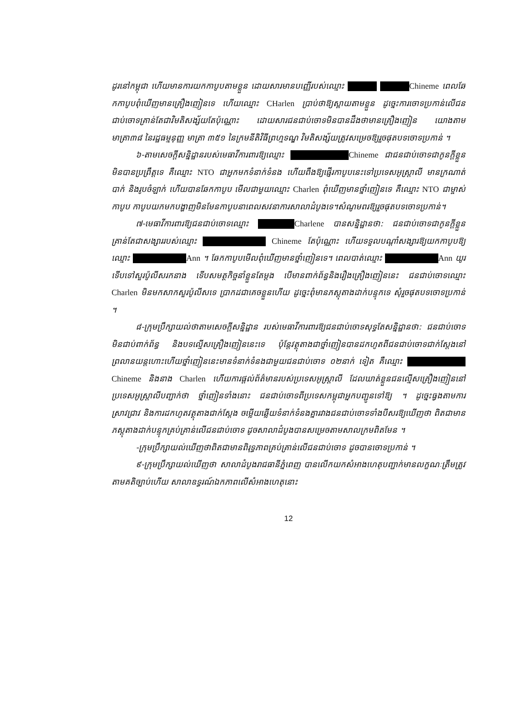ដូរនៅកម្ពុជា ហើយមានការយកកាបូបតាមខ្លួន ដោយសារមានបញ្ញើរបស់ឈ្មោះ Chineme ពេលឆែកកាបូបពុំឃើញមានគ្រឿងញៀនទេ ហើយឈ្មោះ CHarlen ប្រាប់ថាឱ្យស្ពាយតាមខ្លួន ដូច្នេះការចោទប្រកាន់លើជនជាប់ចោទគ្រាន់តែជាវិមតិសង្ស័យតែប៉ុណ្ណោះ ដោយសារជនជាប់ចោទមិនបានដឹងថាមានគ្រឿងញៀន យោងតាមមាត្រា៣៨ នៃរដ្ឋធម្មនុញ្ញ មាត្រា ៣៥១ នៃក្រមនីតិវិធីព្រហ្មទណ្ឌ វិមតិសង្ស័យត្រូវសម្រេចឱ្យរួចផុតបទចោទប្រកាន់ ។
៦-តាមសេចក្តីសន្និដ្ឋានរបស់មេធាវីការពារឱ្យឈ្មោះ Chineme ជាជនជាប់ចោទជាកូនក្តីខ្លួនមិនបានប្រព្រឹត្តទេ គឺឈ្មោះ NTO ជាអ្នកមកទំនាក់ទំនង ហើយពឹងឱ្យផ្ញើរកាបូបនេះទៅប្រទេសអូស្ត្រាលី មានក្រណាត់បាក់ និងរូបចំឡាក់ ហើយបានឆែកកាបូប មើលជាមួយឈ្មោះ Charlen ពុំឃើញមានថ្នាំញៀនទេ គឺឈ្មោះ NTO ជាម្ចាស់កាបូប កាបូបយកមកបង្ហាញមិនមែនកាបូបនាពេលសវនាការសាលាដំបូងទេ។សំណូមពរឱ្យរួចផុតបទចោទប្រកាន់។
៧-មេធាវីការពារឱ្យជនជាប់ចោទឈ្មោះ Charlene បានសន្និដ្ឋានថា: ជនជាប់ចោទជាកូនក្តីខ្លួនគ្រាន់តែជាសង្សាររបស់ឈ្មោះ Chineme តែប៉ុណ្ណោះ ហើយទទួលបណ្តាំសង្សារឱ្យយកកាបូបឱ្យឈ្មោះ Ann ។ ឆែកកាបូបមើលពុំឃើញមានថ្នាំញៀនទេ។ ពេលបាត់ឈ្មោះ Ann យូរទើបទៅសួរប៉ូលីសរកនាង ទើបសមត្ថកិច្ចនាំខ្លួនតែម្តង បើមានពាក់ព័ន្ធនិងរឿងគ្រឿងញៀននេះ ជនជាប់ចោទឈ្មោះ Charlen មិនមកសាកសួរប៉ូលីសទេ ប្រាកដជាគេចខ្លួនហើយ ដូច្នេះពុំមានភស្តុតាងដាក់បន្ទុកទេ សុំរួចផុតបទចោទប្រកាន់ ។
៨-ក្រុមប្រឹក្សាយល់ថាតាមសេចក្តីសន្និដ្ឋាន របស់មេធាវីការពារឱ្យជនជាប់ចោទសុទ្ធតែសន្និដ្ឋានថា: ជនជាប់ចោទមិនជាប់ពាក់ព័ន្ធ និងបទល្មើសគ្រឿងញៀននេះទេ ប៉ុន្តែវត្ថុតាងជាថ្នាំញៀនបានដកហូតពីជនជាប់ចោទជាក់ស្តែងនៅព្រលានយន្តហោះហើយថ្នាំញៀននេះមានទំនាក់ទំនងជាមួយជនជាប់ចោទ ០២នាក់ ទៀត គឺឈ្មោះ Chineme និងនាង Charlen ហើយការផ្តល់ព័ត៌មានរបស់ប្រទេសអូស្ត្រាលី ដែលឃាត់ខ្លួនជនល្មើសគ្រឿងញៀននៅប្រទេសអូស្ត្រាលីបញ្ជាក់ថា ថ្នាំញៀនទាំងនោះ ជនជាប់ចោទពីប្រទេសកម្ពុជាអ្នកបញ្ជូនទៅឱ្យ ។ ដូច្នេះធ្វងតាមការស្រាវជ្រាវ និងការដកហូតវត្ថុតាងជាក់ស្តែង ចម្លើយឆ្លើយទំនាក់ទំនងគ្នារវាងជនជាប់ចោទទាំងបីសរឱ្យឃើញថា ពិតជាមានភស្តុតាងដាក់បន្ទុកគ្រប់គ្រាន់លើជនជាប់ចោទ ដូចសាលាដំបូងបានសម្រេចតាមសាលក្រមពិតមែន ។
-ក្រុមប្រឹក្សាយល់ឃើញថាពិតជាមានពិរុទ្ធភាពគ្រប់គ្រាន់លើជនជាប់ចោទ ដូចបានចោទប្រកាន់ ។
៩-ក្រុមប្រឹក្សាយល់ឃើញថា សាលាដំបូងរាជធានីភ្នំពេញ បានលើកយកសំអាងហេតុបញ្ជាក់មានលក្ខណៈត្រឹមត្រូវតាមគតិច្បាប់ហើយ សាលាឧទ្ធរណ៍ឯកភាពលើសំអាងហេតុនោះ
12